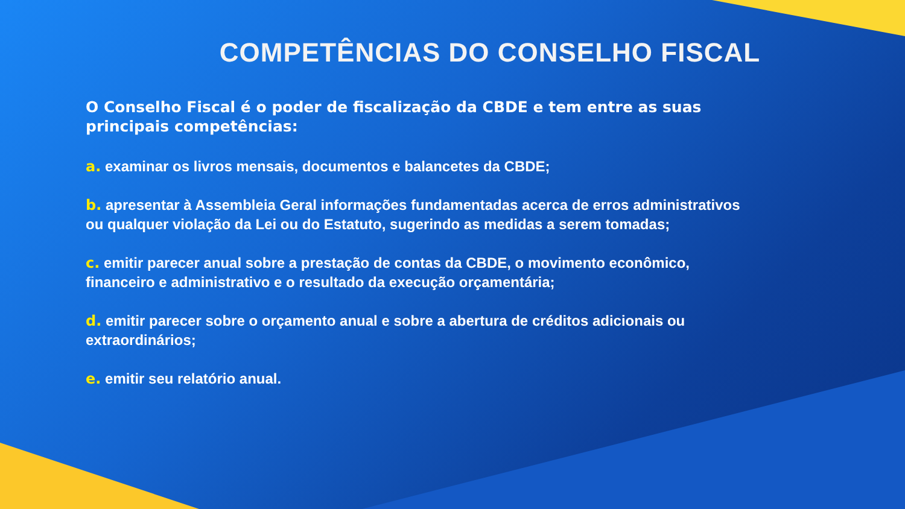COMPETÊNCIAS DO CONSELHO FISCAL
O Conselho Fiscal é o poder de fiscalização da CBDE e tem entre as suas principais competências:
a. examinar os livros mensais, documentos e balancetes da CBDE;
b. apresentar à Assembleia Geral informações fundamentadas acerca de erros administrativos ou qualquer violação da Lei ou do Estatuto, sugerindo as medidas a serem tomadas;
c. emitir parecer anual sobre a prestação de contas da CBDE, o movimento econômico, financeiro e administrativo e o resultado da execução orçamentária;
d. emitir parecer sobre o orçamento anual e sobre a abertura de créditos adicionais ou extraordinários;
e. emitir seu relatório anual.